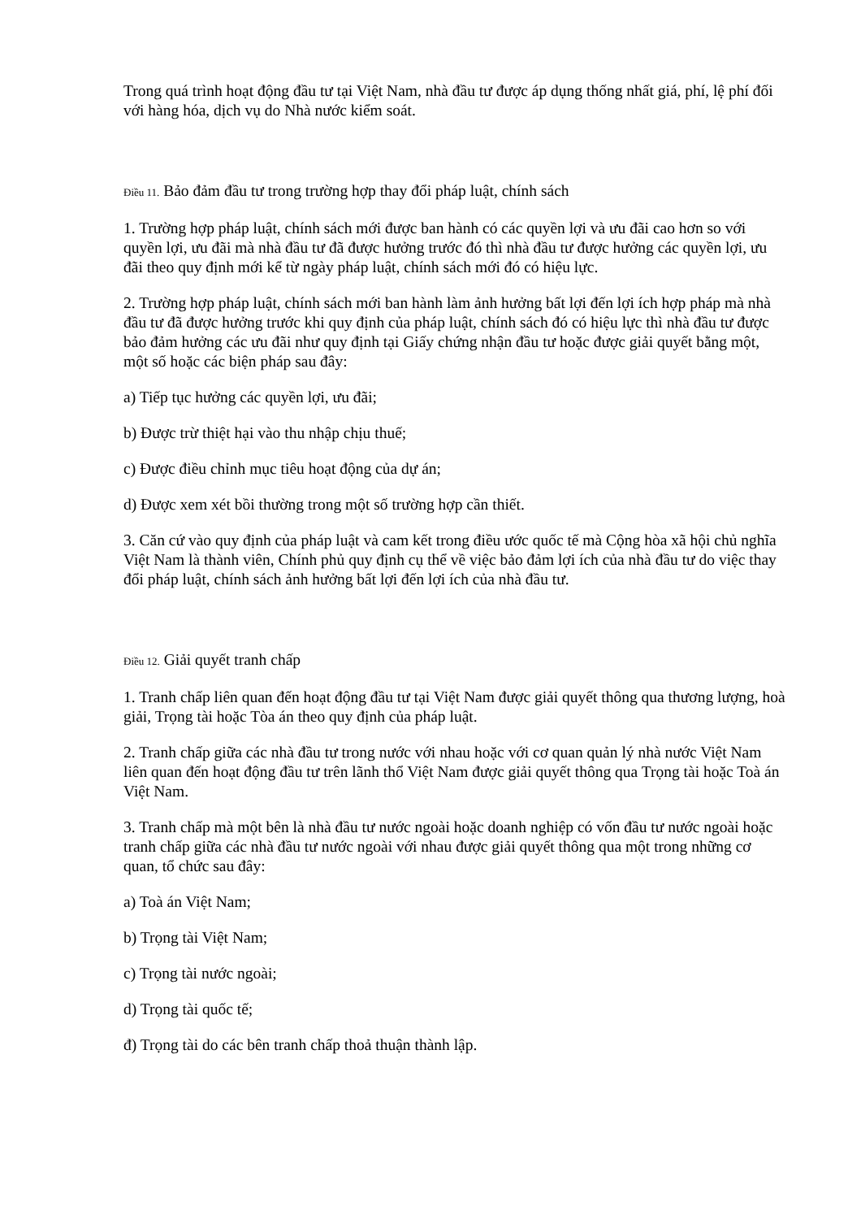Trong quá trình hoạt động đầu tư tại Việt Nam, nhà đầu tư được áp dụng thống nhất giá, phí, lệ phí đối với hàng hóa, dịch vụ do Nhà nước kiểm soát.
Điều 11. Bảo đảm đầu tư trong trường hợp thay đổi pháp luật, chính sách
1. Trường hợp pháp luật, chính sách mới được ban hành có các quyền lợi và ưu đãi cao hơn so với quyền lợi, ưu đãi mà nhà đầu tư đã được hưởng trước đó thì nhà đầu tư được hưởng các quyền lợi, ưu đãi theo quy định mới kể từ ngày pháp luật, chính sách mới đó có hiệu lực.
2. Trường hợp pháp luật, chính sách mới ban hành làm ảnh hưởng bất lợi đến lợi ích hợp pháp mà nhà đầu tư đã được hưởng trước khi quy định của pháp luật, chính sách đó có hiệu lực thì nhà đầu tư được bảo đảm hưởng các ưu đãi như quy định tại Giấy chứng nhận đầu tư hoặc được giải quyết bằng một, một số hoặc các biện pháp sau đây:
a) Tiếp tục hưởng các quyền lợi, ưu đãi;
b) Được trừ thiệt hại vào thu nhập chịu thuế;
c) Được điều chỉnh mục tiêu hoạt động của dự án;
d) Được xem xét bồi thường trong một số trường hợp cần thiết.
3. Căn cứ vào quy định của pháp luật và cam kết trong điều ước quốc tế mà Cộng hòa xã hội chủ nghĩa Việt Nam là thành viên, Chính phủ quy định cụ thể về việc bảo đảm lợi ích của nhà đầu tư do việc thay đổi pháp luật, chính sách ảnh hưởng bất lợi đến lợi ích của nhà đầu tư.
Điều 12. Giải quyết tranh chấp
1. Tranh chấp liên quan đến hoạt động đầu tư tại Việt Nam được giải quyết thông qua thương lượng, hoà giải, Trọng tài hoặc Tòa án theo quy định của pháp luật.
2. Tranh chấp giữa các nhà đầu tư trong nước với nhau hoặc với cơ quan quản lý nhà nước Việt Nam liên quan đến hoạt động đầu tư trên lãnh thổ Việt Nam được giải quyết thông qua Trọng tài hoặc Toà án Việt Nam.
3. Tranh chấp mà một bên là nhà đầu tư nước ngoài hoặc doanh nghiệp có vốn đầu tư nước ngoài hoặc tranh chấp giữa các nhà đầu tư nước ngoài với nhau được giải quyết thông qua một trong những cơ quan, tổ chức sau đây:
a) Toà án Việt Nam;
b) Trọng tài Việt Nam;
c) Trọng tài nước ngoài;
d) Trọng tài quốc tế;
đ) Trọng tài do các bên tranh chấp thoả thuận thành lập.